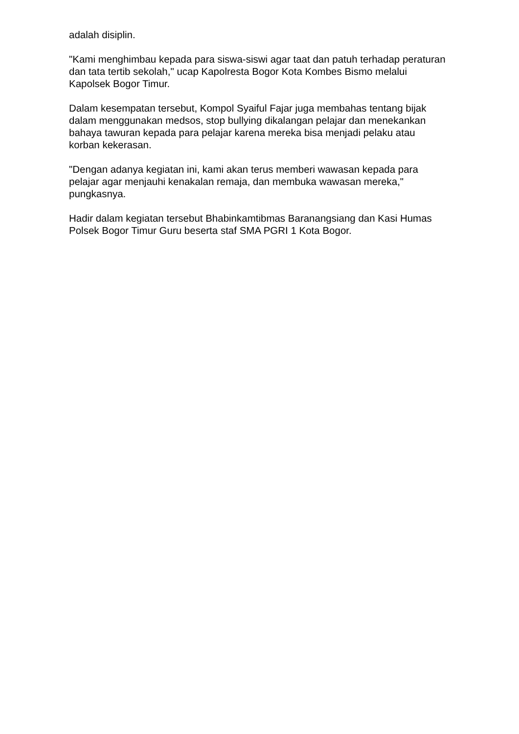adalah disiplin.
"Kami menghimbau kepada para siswa-siswi agar taat dan patuh terhadap peraturan dan tata tertib sekolah," ucap Kapolresta Bogor Kota Kombes Bismo melalui Kapolsek Bogor Timur.
Dalam kesempatan tersebut, Kompol Syaiful Fajar juga membahas tentang bijak dalam menggunakan medsos, stop bullying dikalangan pelajar dan menekankan bahaya tawuran kepada para pelajar karena mereka bisa menjadi pelaku atau korban kekerasan.
"Dengan adanya kegiatan ini, kami akan terus memberi wawasan kepada para pelajar agar menjauhi kenakalan remaja, dan membuka wawasan mereka," pungkasnya.
Hadir dalam kegiatan tersebut Bhabinkamtibmas Baranangsiang dan Kasi Humas Polsek Bogor Timur Guru beserta staf SMA PGRI 1 Kota Bogor.